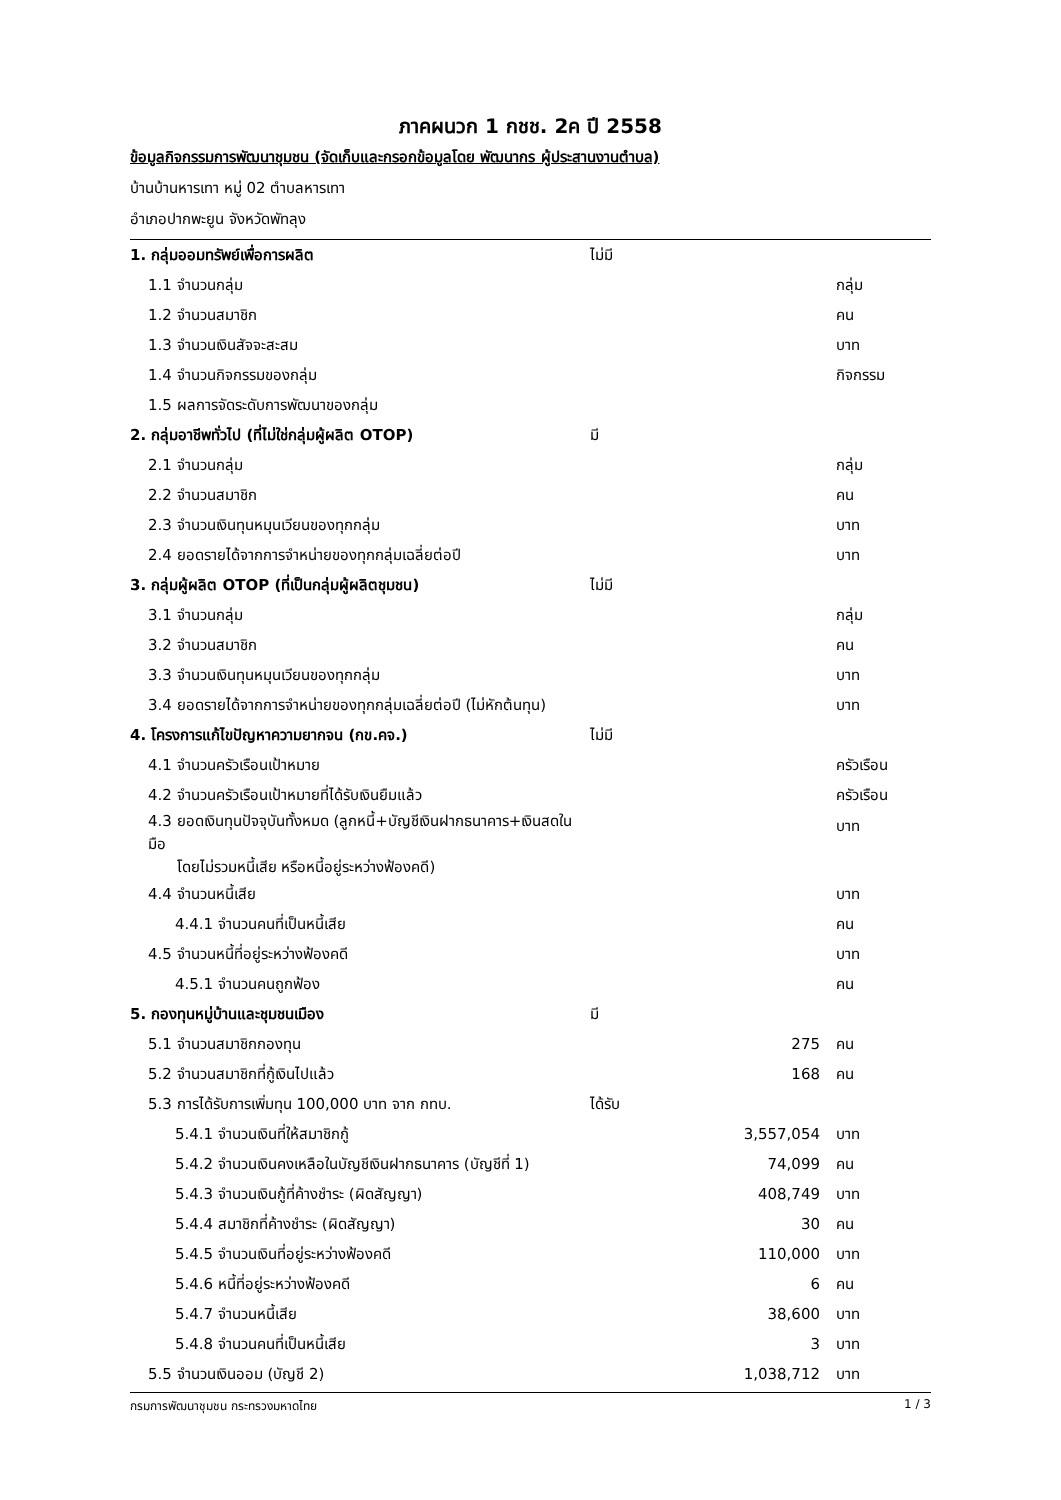ภาคผนวก 1 กชช. 2ค ปี 2558
ข้อมูลกิจกรรมการพัฒนาชุมชน (จัดเก็บและกรอกข้อมูลโดย พัฒนากร ผู้ประสานงานตำบล)
บ้านบ้านหารเทา หมู่ 02 ตำบลหารเทา
อำเภอปากพะยูน จังหวัดพัทลุง
| 1. กลุ่มออมทรัพย์เพื่อการผลิต | ไม่มี | | |
| 1.1 จำนวนกลุ่ม | | | กลุ่ม |
| 1.2 จำนวนสมาชิก | | | คน |
| 1.3 จำนวนเงินสัจจะสะสม | | | บาท |
| 1.4 จำนวนกิจกรรมของกลุ่ม | | | กิจกรรม |
| 1.5 ผลการจัดระดับการพัฒนาของกลุ่ม | | | |
| 2. กลุ่มอาชีพทั่วไป (ที่ไม่ใช่กลุ่มผู้ผลิต OTOP) | มี | | |
| 2.1 จำนวนกลุ่ม | | | กลุ่ม |
| 2.2 จำนวนสมาชิก | | | คน |
| 2.3 จำนวนเงินทุนหมุนเวียนของทุกกลุ่ม | | | บาท |
| 2.4 ยอดรายได้จากการจำหน่ายของทุกกลุ่มเฉลี่ยต่อปี | | | บาท |
| 3. กลุ่มผู้ผลิต OTOP (ที่เป็นกลุ่มผู้ผลิตชุมชน) | ไม่มี | | |
| 3.1 จำนวนกลุ่ม | | | กลุ่ม |
| 3.2 จำนวนสมาชิก | | | คน |
| 3.3 จำนวนเงินทุนหมุนเวียนของทุกกลุ่ม | | | บาท |
| 3.4 ยอดรายได้จากการจำหน่ายของทุกกลุ่มเฉลี่ยต่อปี (ไม่หักต้นทุน) | | | บาท |
| 4. โครงการแก้ไขปัญหาความยากจน (กข.คจ.) | ไม่มี | | |
| 4.1 จำนวนครัวเรือนเป้าหมาย | | | ครัวเรือน |
| 4.2 จำนวนครัวเรือนเป้าหมายที่ได้รับเงินยืมแล้ว | | | ครัวเรือน |
| 4.3 ยอดเงินทุนปัจจุบันทั้งหมด (ลูกหนี้+บัญชีเงินฝากธนาคาร+เงินสดในมือ โดยไม่รวมหนี้เสีย หรือหนี้อยู่ระหว่างฟ้องคดี) | | | บาท |
| 4.4 จำนวนหนี้เสีย | | | บาท |
| 4.4.1 จำนวนคนที่เป็นหนี้เสีย | | | คน |
| 4.5 จำนวนหนี้ที่อยู่ระหว่างฟ้องคดี | | | บาท |
| 4.5.1 จำนวนคนถูกฟ้อง | | | คน |
| 5. กองทุนหมู่บ้านและชุมชนเมือง | มี | | |
| 5.1 จำนวนสมาชิกกองทุน | | 275 | คน |
| 5.2 จำนวนสมาชิกที่กู้เงินไปแล้ว | | 168 | คน |
| 5.3 การได้รับการเพิ่มทุน 100,000 บาท จาก กทบ. | ได้รับ | | |
| 5.4.1 จำนวนเงินที่ให้สมาชิกกู้ | | 3,557,054 | บาท |
| 5.4.2 จำนวนเงินคงเหลือในบัญชีเงินฝากธนาคาร (บัญชีที่ 1) | | 74,099 | คน |
| 5.4.3 จำนวนเงินกู้ที่ค้างชำระ (ผิดสัญญา) | | 408,749 | บาท |
| 5.4.4 สมาชิกที่ค้างชำระ (ผิดสัญญา) | | 30 | คน |
| 5.4.5 จำนวนเงินที่อยู่ระหว่างฟ้องคดี | | 110,000 | บาท |
| 5.4.6 หนี้ที่อยู่ระหว่างฟ้องคดี | | 6 | คน |
| 5.4.7 จำนวนหนี้เสีย | | 38,600 | บาท |
| 5.4.8 จำนวนคนที่เป็นหนี้เสีย | | 3 | บาท |
| 5.5 จำนวนเงินออม (บัญชี 2) | | 1,038,712 | บาท |
กรมการพัฒนาชุมชน กระทรวงมหาดไทย 1 / 3